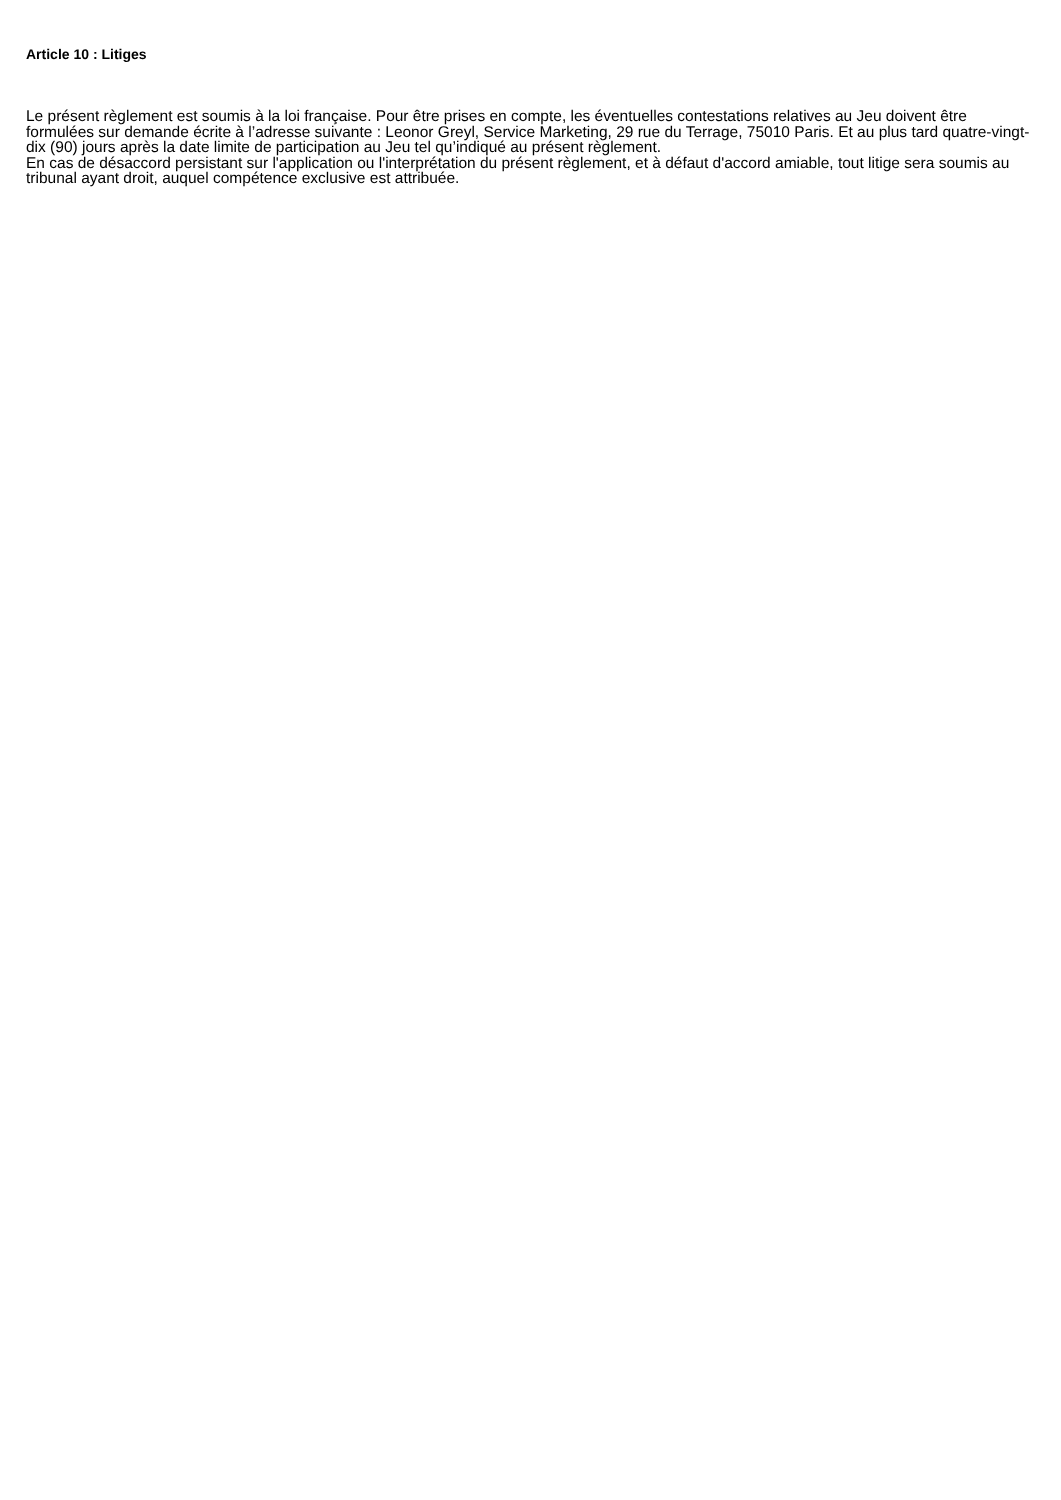Article 10 : Litiges
Le présent règlement est soumis à la loi française. Pour être prises en compte, les éventuelles contestations relatives au Jeu doivent être formulées sur demande écrite à l’adresse suivante : Leonor Greyl, Service Marketing, 29 rue du Terrage, 75010 Paris. Et au plus tard quatre-vingt-dix (90) jours après la date limite de participation au Jeu tel qu’indiqué au présent règlement.
En cas de désaccord persistant sur l'application ou l'interprétation du présent règlement, et à défaut d'accord amiable, tout litige sera soumis au tribunal ayant droit, auquel compétence exclusive est attribuée.